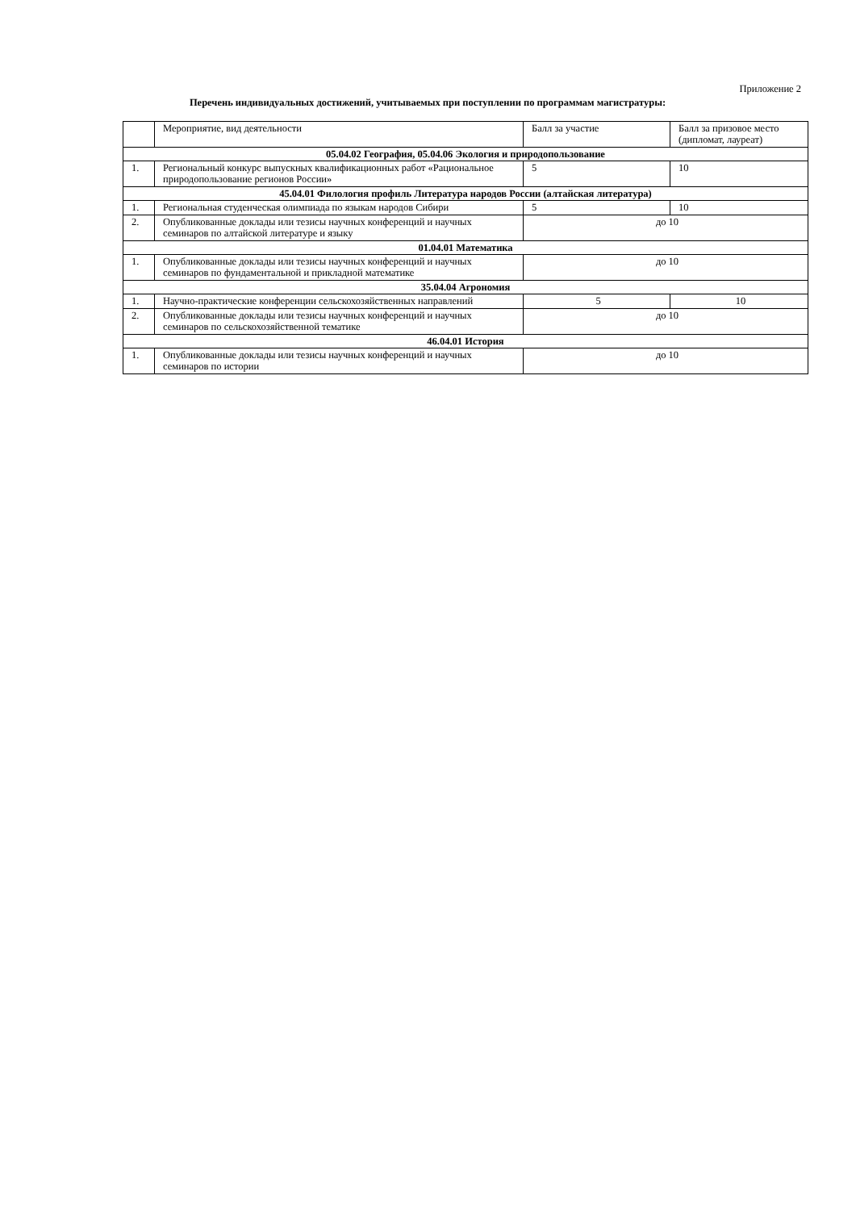Приложение 2
Перечень индивидуальных достижений, учитываемых при поступлении по программам магистратуры:
| | Мероприятие, вид деятельности | Балл за участие | Балл за призовое место (дипломат, лауреат) |
| --- | --- | --- | --- |
| 05.04.02 География, 05.04.06 Экология и природопользование | | | |
| 1. | Региональный конкурс выпускных квалификационных работ «Рациональное природопользование регионов России» | 5 | 10 |
| 45.04.01 Филология профиль Литература народов России (алтайская литература) | | | |
| 1. | Региональная студенческая олимпиада по языкам народов Сибири | 5 | 10 |
| 2. | Опубликованные доклады или тезисы научных конференций и научных семинаров по алтайской литературе и языку | до 10 | |
| 01.04.01 Математика | | | |
| 1. | Опубликованные доклады или тезисы научных конференций и научных семинаров по фундаментальной и прикладной математике | до 10 | |
| 35.04.04 Агрономия | | | |
| 1. | Научно-практические конференции сельскохозяйственных направлений | 5 | 10 |
| 2. | Опубликованные доклады или тезисы научных конференций и научных семинаров по сельскохозяйственной тематике | до 10 | |
| 46.04.01 История | | | |
| 1. | Опубликованные доклады или тезисы научных конференций и научных семинаров по истории | до 10 | |